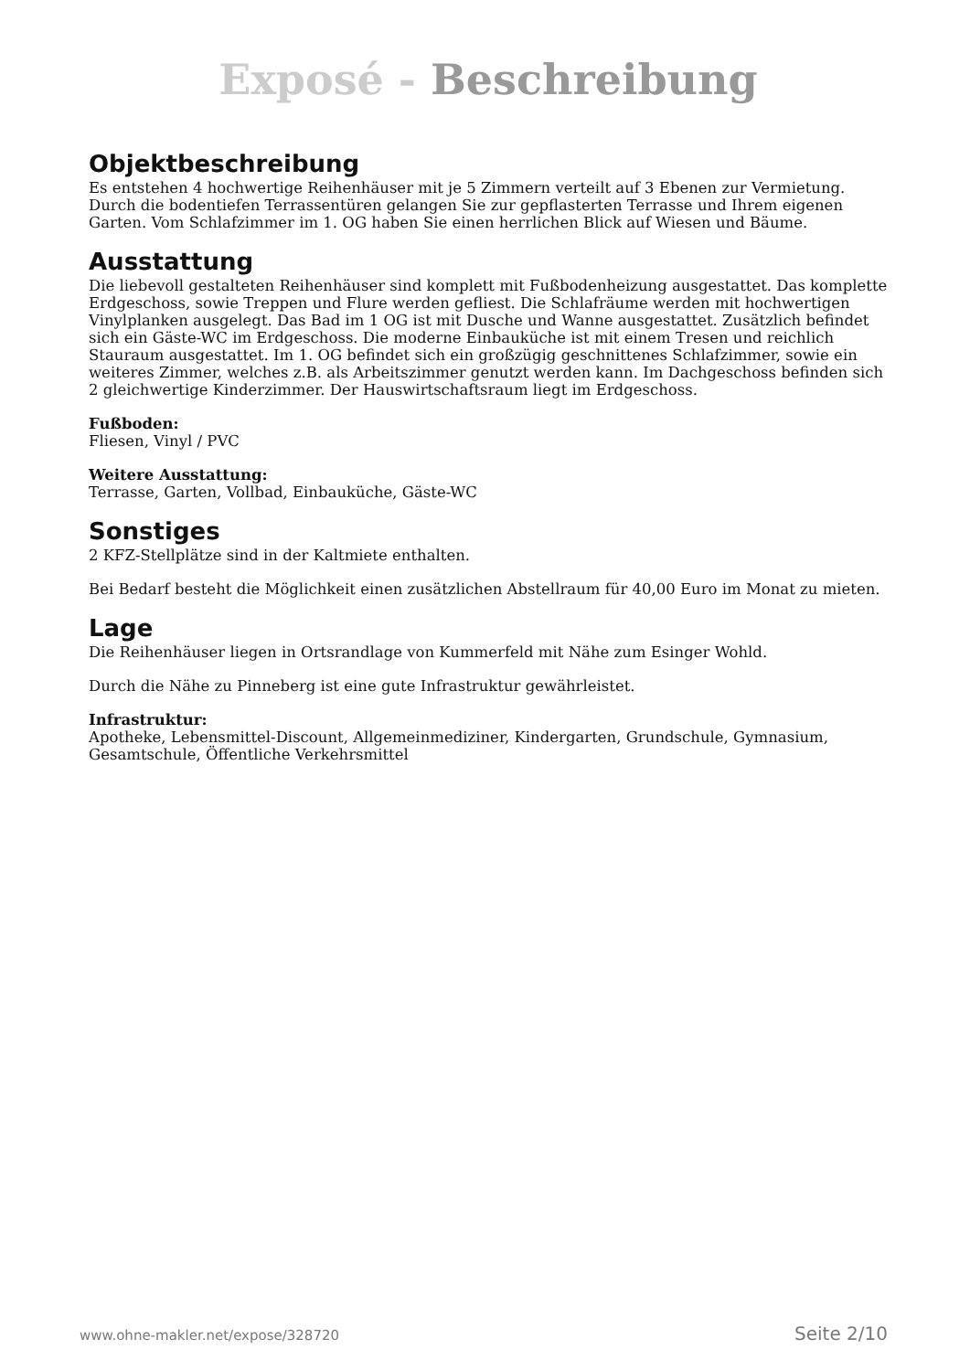Exposé - Beschreibung
Objektbeschreibung
Es entstehen 4 hochwertige Reihenhäuser mit je 5 Zimmern verteilt auf 3 Ebenen zur Vermietung. Durch die bodentiefen Terrassentüren gelangen Sie zur gepflasterten Terrasse und Ihrem eigenen Garten. Vom Schlafzimmer im 1. OG haben Sie einen herrlichen Blick auf Wiesen und Bäume.
Ausstattung
Die liebevoll gestalteten Reihenhäuser sind komplett mit Fußbodenheizung ausgestattet. Das komplette Erdgeschoss, sowie Treppen und Flure werden gefliest. Die Schlafräume werden mit hochwertigen Vinylplanken ausgelegt. Das Bad im 1 OG ist mit Dusche und Wanne ausgestattet. Zusätzlich befindet sich ein Gäste-WC im Erdgeschoss. Die moderne Einbauküche ist mit einem Tresen und reichlich Stauraum ausgestattet. Im 1. OG befindet sich ein großzügig geschnittenes Schlafzimmer, sowie ein weiteres Zimmer, welches z.B. als Arbeitszimmer genutzt werden kann. Im Dachgeschoss befinden sich 2 gleichwertige Kinderzimmer. Der Hauswirtschaftsraum liegt im Erdgeschoss.
Fußboden:
Fliesen, Vinyl / PVC
Weitere Ausstattung:
Terrasse, Garten, Vollbad, Einbauküche, Gäste-WC
Sonstiges
2 KFZ-Stellplätze sind in der Kaltmiete enthalten.
Bei Bedarf besteht die Möglichkeit einen zusätzlichen Abstellraum für 40,00 Euro im Monat zu mieten.
Lage
Die Reihenhäuser liegen in Ortsrandlage von Kummerfeld mit Nähe zum Esinger Wohld.
Durch die Nähe zu Pinneberg ist eine gute Infrastruktur gewährleistet.
Infrastruktur:
Apotheke, Lebensmittel-Discount, Allgemeinmediziner, Kindergarten, Grundschule, Gymnasium, Gesamtschule, Öffentliche Verkehrsmittel
www.ohne-makler.net/expose/328720 Seite 2/10